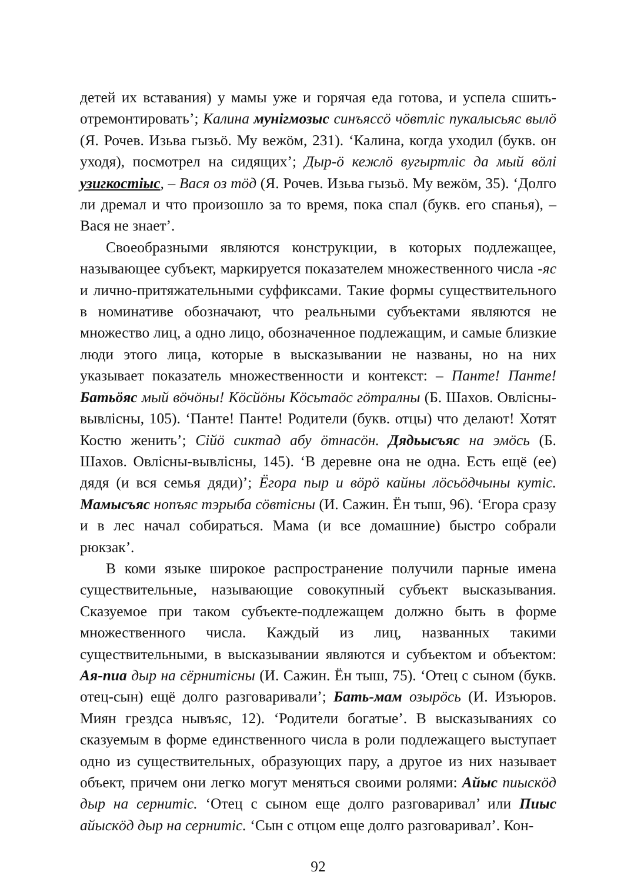детей их вставания) у мамы уже и горячая еда готова, и успела сшить-отремонтировать’; Калина мунігмозыс синъяссӧ чӧвтліс пукалысьяс вылӧ (Я. Рочев. Изьва гызьӧ. Му вежӧм, 231). ‘Калина, когда уходил (букв. он уходя), посмотрел на сидящих’; Дыр-ӧ кежлӧ вугыртліс да мый вӧлі узигкостіыс, – Вася оз тӧд (Я. Рочев. Изьва гызьӧ. Му вежӧм, 35). ‘Долго ли дремал и что произошло за то время, пока спал (букв. его спанья), – Вася не знает’.
Своеобразными являются конструкции, в которых подлежащее, называющее субъект, маркируется показателем множественного числа -яс и лично-притяжательными суффиксами. Такие формы существительного в номинативе обозначают, что реальными субъектами являются не множество лиц, а одно лицо, обозначенное подлежащим, и самые близкие люди этого лица, которые в высказывании не названы, но на них указывает показатель множественности и контекст: – Панте! Панте! Батьӧяс мый вӧчӧны! Кӧсйӧны Кӧсьтаӧс гӧтралны (Б. Шахов. Овлісны-вывлісны, 105). ‘Панте! Панте! Родители (букв. отцы) что делают! Хотят Костю женить’; Сійӧ сиктад абу ӧтнасӧн. Дядьысъяс на эмӧсь (Б. Шахов. Овлісны-вывлісны, 145). ‘В деревне она не одна. Есть ещё (ее) дядя (и вся семья дяди)’; Ёгора пыр и вӧрӧ кайны лӧсьӧдчыны кутіс. Мамысъяс нопъяс тэрыба сӧвтісны (И. Сажин. Ён тыш, 96). ‘Егора сразу и в лес начал собираться. Мама (и все домашние) быстро собрали рюкзак’.
В коми языке широкое распространение получили парные имена существительные, называющие совокупный субъект высказывания. Сказуемое при таком субъекте-подлежащем должно быть в форме множественного числа. Каждый из лиц, названных такими существительными, в высказывании являются и субъектом и объектом: Ая-пиа дыр на сёрнитісны (И. Сажин. Ён тыш, 75). ‘Отец с сыном (букв. отец-сын) ещё долго разговаривали’; Бать-мам озырӧсь (И. Изъюров. Миян грездса нывъяс, 12). ‘Родители богатые’. В высказываниях со сказуемым в форме единственного числа в роли подлежащего выступает одно из существительных, образующих пару, а другое из них называет объект, причем они легко могут меняться своими ролями: Айыс пиыскӧд дыр на сернитіс. ‘Отец с сыном еще долго разговаривал’ или Пиыс айыскӧд дыр на сернитіс. ‘Сын с отцом еще долго разговаривал’. Кон-
92